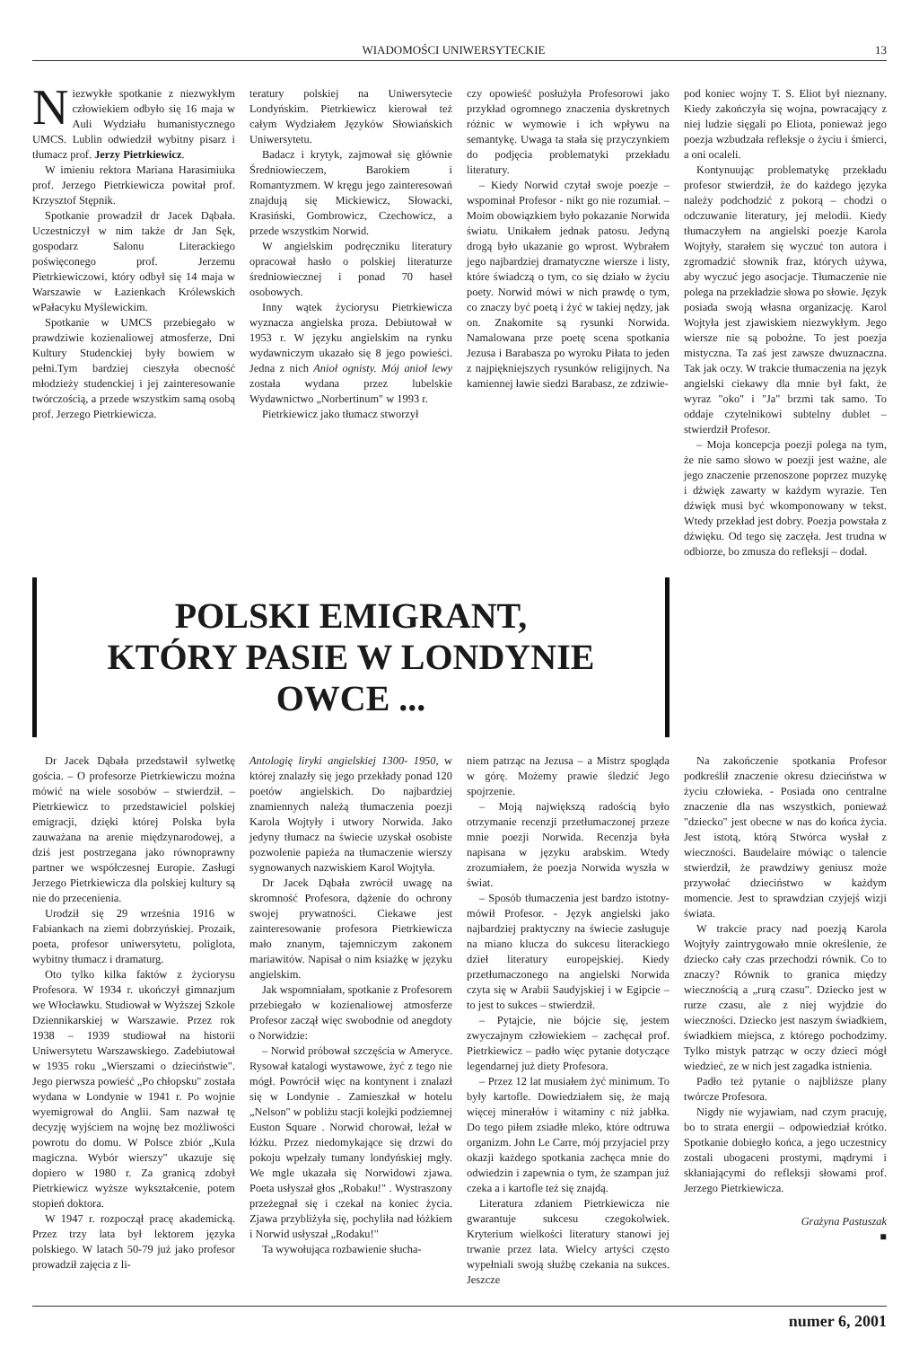WIADOMOŚCI UNIWERSYTECKIE 13
Niezwykłe spotkanie z niezwykłym człowiekiem odbyło się 16 maja w Auli Wydziału humanistycznego UMCS. Lublin odwiedził wybitny pisarz i tłumacz prof. Jerzy Pietrkiewicz.
W imieniu rektora Mariana Harasimiuka prof. Jerzego Pietrkiewicza powitał prof. Krzysztof Stępnik.
Spotkanie prowadził dr Jacek Dąbała. Uczestniczył w nim także dr Jan Sęk, gospodarz Salonu Literackiego poświęconego prof. Jerzemu Pietrkiewiczowi, który odbył się 14 maja w Warszawie w Łazienkach Królewskich wPałacyku Myślewickim.
Spotkanie w UMCS przebiegało w prawdziwie kozienaliowej atmosferze, Dni Kultury Studenckiej były bowiem w pełni.Tym bardziej cieszyła obecność młodzieży studenckiej i jej zainteresowanie twórczością, a przede wszystkim samą osobą prof. Jerzego Pietrkiewicza.
teratury polskiej na Uniwersytecie Londyńskim. Pietrkiewicz kierował też całym Wydziałem Języków Słowiańskich Uniwersytetu.
Badacz i krytyk, zajmował się głównie Średniowieczem, Barokiem i Romantyzmem. W kręgu jego zainteresowań znajdują się Mickiewicz, Słowacki, Krasiński, Gombrowicz, Czechowicz, a przede wszystkim Norwid.
W angielskim podręczniku literatury opracował hasło o polskiej literaturze średniowiecznej i ponad 70 haseł osobowych.
Inny wątek życiorysu Pietrkiewicza wyznacza angielska proza. Debiutował w 1953 r. W języku angielskim na rynku wydawniczym ukazało się 8 jego powieści. Jedna z nich Anioł ognisty. Mój anioł lewy została wydana przez lubelskie Wydawnictwo „Norbertinum" w 1993 r.
Pietrkiewicz jako tłumacz stworzył
czy opowieść posłużyła Profesorowi jako przykład ogromnego znaczenia dyskretnych różnic w wymowie i ich wpływu na semantykę. Uwaga ta stała się przyczynkiem do podjęcia problematyki przekładu literatury.
– Kiedy Norwid czytał swoje poezje – wspominał Profesor - nikt go nie rozumiał. – Moim obowiązkiem było pokazanie Norwida światu. Unikałem jednak patosu. Jedyną drogą było ukazanie go wprost. Wybrałem jego najbardziej dramatyczne wiersze i listy, które świadczą o tym, co się działo w życiu poety. Norwid mówi w nich prawdę o tym, co znaczy być poetą i żyć w takiej nędzy, jak on. Znakomite są rysunki Norwida. Namalowana prze poetę scena spotkania Jezusa i Barabasza po wyroku Piłata to jeden z najpiękniejszych rysunków religijnych. Na kamiennej ławie siedzi Barabasz, ze zdziwie-
pod koniec wojny T. S. Eliot był nieznany. Kiedy zakończyła się wojna, powracający z niej ludzie sięgali po Eliota, ponieważ jego poezja wzbudzała refleksje o życiu i śmierci, a oni ocaleli.
Kontynuując problematykę przekładu profesor stwierdził, że do każdego języka należy podchodzić z pokorą – chodzi o odczuwanie literatury, jej melodii. Kiedy tłumaczyłem na angielski poezje Karola Wojtyły, starałem się wyczuć ton autora i zgromadzić słownik fraz, których używa, aby wyczuć jego asocjacje. Tłumaczenie nie polega na przekładzie słowa po słowie. Język posiada swoją własna organizację. Karol Wojtyła jest zjawiskiem niezwykłym. Jego wiersze nie są pobożne. To jest poezja mistyczna. Ta zaś jest zawsze dwuznaczna. Tak jak oczy. W trakcie tłumaczenia na język angielski ciekawy dla mnie był fakt, że wyraz "oko" i "Ja" brzmi tak samo. To oddaje czytelnikowi subtelny dublet – stwierdził Profesor.
– Moja koncepcja poezji polega na tym, że nie samo słowo w poezji jest ważne, ale jego znaczenie przenoszone poprzez muzykę i dźwięk zawarty w każdym wyrazie. Ten dźwięk musi być wkomponowany w tekst. Wtedy przekład jest dobry. Poezja powstała z dźwięku. Od tego się zaczęła. Jest trudna w odbiorze, bo zmusza do refleksji – dodał.
POLSKI EMIGRANT,
KTÓRY PASIE W LONDYNIE
OWCE ...
Dr Jacek Dąbała przedstawił sylwetkę gościa. – O profesorze Pietrkiewiczu można mówić na wiele sosobów – stwierdził. – Pietrkiewicz to przedstawiciel polskiej emigracji, dzięki której Polska była zauważana na arenie międzynarodowej, a dziś jest postrzegana jako równoprawny partner we współczesnej Europie. Zasługi Jerzego Pietrkiewicza dla polskiej kultury są nie do przecenienia.
Urodził się 29 września 1916 w Fabiankach na ziemi dobrzyńskiej. Prozaik, poeta, profesor uniwersytetu, poliglota, wybitny tłumacz i dramaturg.
Oto tylko kilka faktów z życiorysu Profesora. W 1934 r. ukończył gimnazjum we Włocławku. Studiował w Wyższej Szkole Dziennikarskiej w Warszawie. Przez rok 1938 – 1939 studiował na historii Uniwersytetu Warszawskiego. Zadebiutował w 1935 roku „Wierszami o dzieciństwie". Jego pierwsza powieść „Po chłopsku" została wydana w Londynie w 1941 r. Po wojnie wyemigrował do Anglii. Sam nazwał tę decyzję wyjściem na wojnę bez możliwości powrotu do domu. W Polsce zbiór „Kula magiczna. Wybór wierszy" ukazuje się dopiero w 1980 r. Za granicą zdobył Pietrkiewicz wyższe wykształcenie, potem stopień doktora.
W 1947 r. rozpoczął pracę akademicką. Przez trzy lata był lektorem języka polskiego. W latach 50-79 już jako profesor prowadził zajęcia z li-
Antologię liryki angielskiej 1300- 1950, w której znalazły się jego przekłady ponad 120 poetów angielskich. Do najbardziej znamiennych należą tłumaczenia poezji Karola Wojtyły i utwory Norwida. Jako jedyny tłumacz na świecie uzyskał osobiste pozwolenie papieża na tłumaczenie wierszy sygnowanych nazwiskiem Karol Wojtyła.
Dr Jacek Dąbała zwrócił uwagę na skromność Profesora, dążenie do ochrony swojej prywatności. Ciekawe jest zainteresowanie profesora Pietrkiewicza mało znanym, tajemniczym zakonem mariawitów. Napisał o nim ksiażkę w języku angielskim.
Jak wspomniałam, spotkanie z Profesorem przebiegało w kozienaliowej atmosferze Profesor zaczął więc swobodnie od anegdoty o Norwidzie:
– Norwid próbował szczęścia w Ameryce. Rysował katalogi wystawowe, żyć z tego nie mógł. Powrócił więc na kontynent i znalazł się w Londynie . Zamieszkał w hotelu „Nelson" w pobliżu stacji kolejki podziemnej Euston Square . Norwid chorował, leżał w łóżku. Przez niedomykające się drzwi do pokoju wpełzały tumany londyńskiej mgły. We mgle ukazała się Norwidowi zjawa. Poeta usłyszał głos „Robaku!" . Wystraszony przeżegnał się i czekał na koniec życia. Zjawa przybliżyła się, pochyliła nad łóżkiem i Norwid usłyszał „Rodaku!"
Ta wywołująca rozbawienie słucha-
niem patrząc na Jezusa – a Mistrz spogląda w górę. Możemy prawie śledzić Jego spojrzenie.
– Moją największą radością było otrzymanie recenzji przetłumaczonej przeze mnie poezji Norwida. Recenzja była napisana w języku arabskim. Wtedy zrozumiałem, że poezja Norwida wyszła w świat.
– Sposób tłumaczenia jest bardzo istotny- mówił Profesor. - Język angielski jako najbardziej praktyczny na świecie zasługuje na miano klucza do sukcesu literackiego dzieł literatury europejskiej. Kiedy przetłumaczonego na angielski Norwida czyta się w Arabii Saudyjskiej i w Egipcie – to jest to sukces – stwierdził.
– Pytajcie, nie bójcie się, jestem zwyczajnym człowiekiem – zachęcał prof. Pietrkiewicz – padło więc pytanie dotyczące legendarnej już diety Profesora.
– Przez 12 lat musiałem żyć minimum. To były kartofle. Dowiedziałem się, że mają więcej minerałów i witaminy c niż jabłka. Do tego piłem zsiadłe mleko, które odtruwa organizm. John Le Carre, mój przyjaciel przy okazji każdego spotkania zachęca mnie do odwiedzin i zapewnia o tym, że szampan już czeka a i kartofle też się znajdą.
Literatura zdaniem Pietrkiewicza nie gwarantuje sukcesu czegokolwiek. Kryterium wielkości literatury stanowi jej trwanie przez lata. Wielcy artyści często wypełniali swoją służbę czekania na sukces. Jeszcze
Na zakończenie spotkania Profesor podkreślił znaczenie okresu dzieciństwa w życiu człowieka. - Posiada ono centralne znaczenie dla nas wszystkich, ponieważ "dziecko" jest obecne w nas do końca życia. Jest istotą, którą Stwórca wysłał z wieczności. Baudelaire mówiąc o talencie stwierdził, że prawdziwy geniusz może przywołać dzieciństwo w każdym momencie. Jest to sprawdzian czyjejś wizji świata.
W trakcie pracy nad poezją Karola Wojtyły zaintrygowało mnie określenie, że dziecko cały czas przechodzi równik. Co to znaczy? Równik to granica między wiecznością a „rurą czasu". Dziecko jest w rurze czasu, ale z niej wyjdzie do wieczności. Dziecko jest naszym świadkiem, świadkiem miejsca, z którego pochodzimy. Tylko mistyk patrząc w oczy dzieci mógł wiedzieć, ze w nich jest zagadka istnienia.
Padło też pytanie o najbliższe plany twórcze Profesora.
Nigdy nie wyjawiam, nad czym pracuję, bo to strata energii – odpowiedział krótko. Spotkanie dobiegło końca, a jego uczestnicy zostali ubogaceni prostymi, mądrymi i skłaniającymi do refleksji słowami prof. Jerzego Pietrkiewicza.
Grażyna Pastuszak
■
numer 6, 2001